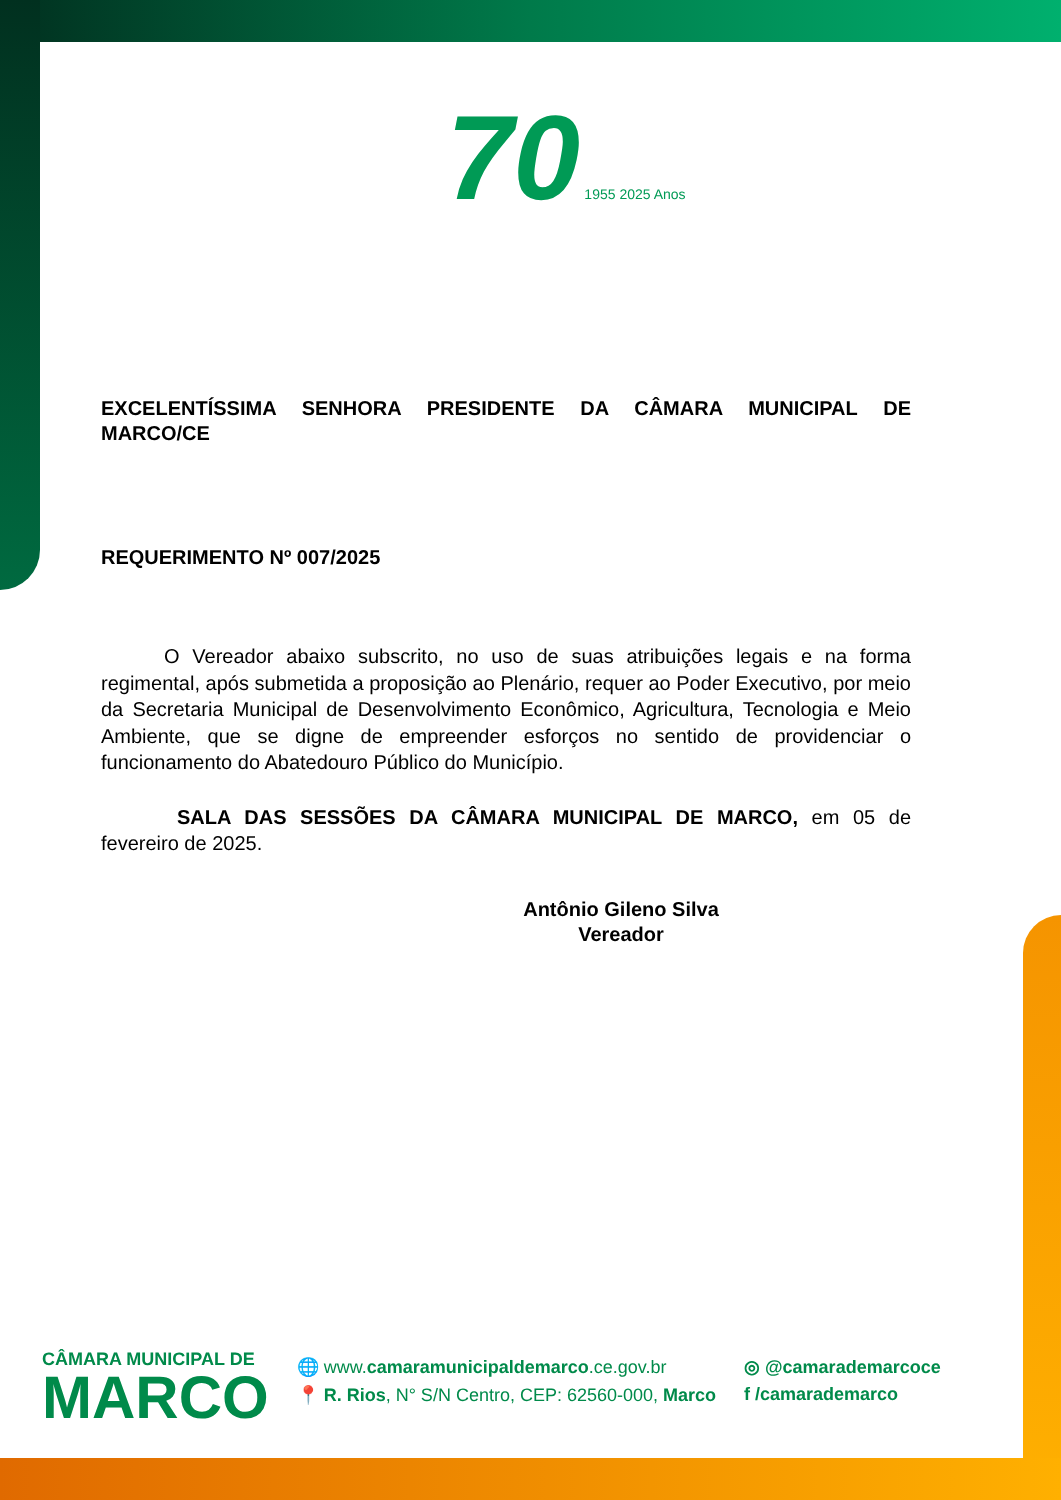70 1955 2025 Anos
EXCELENTÍSSIMA SENHORA PRESIDENTE DA CÂMARA MUNICIPAL DE MARCO/CE
REQUERIMENTO Nº 007/2025
O Vereador abaixo subscrito, no uso de suas atribuições legais e na forma regimental, após submetida a proposição ao Plenário, requer ao Poder Executivo, por meio da Secretaria Municipal de Desenvolvimento Econômico, Agricultura, Tecnologia e Meio Ambiente, que se digne de empreender esforços no sentido de providenciar o funcionamento do Abatedouro Público do Município.
SALA DAS SESSÕES DA CÂMARA MUNICIPAL DE MARCO, em 05 de fevereiro de 2025.
Antônio Gileno Silva
Vereador
CÂMARA MUNICIPAL DE
MARCO
🌐 www.camaramunicipaldemarco.ce.gov.br
📍 R. Rios, N° S/N Centro, CEP: 62560-000, Marco
◎ @camarademarcoce
f /camarademarco